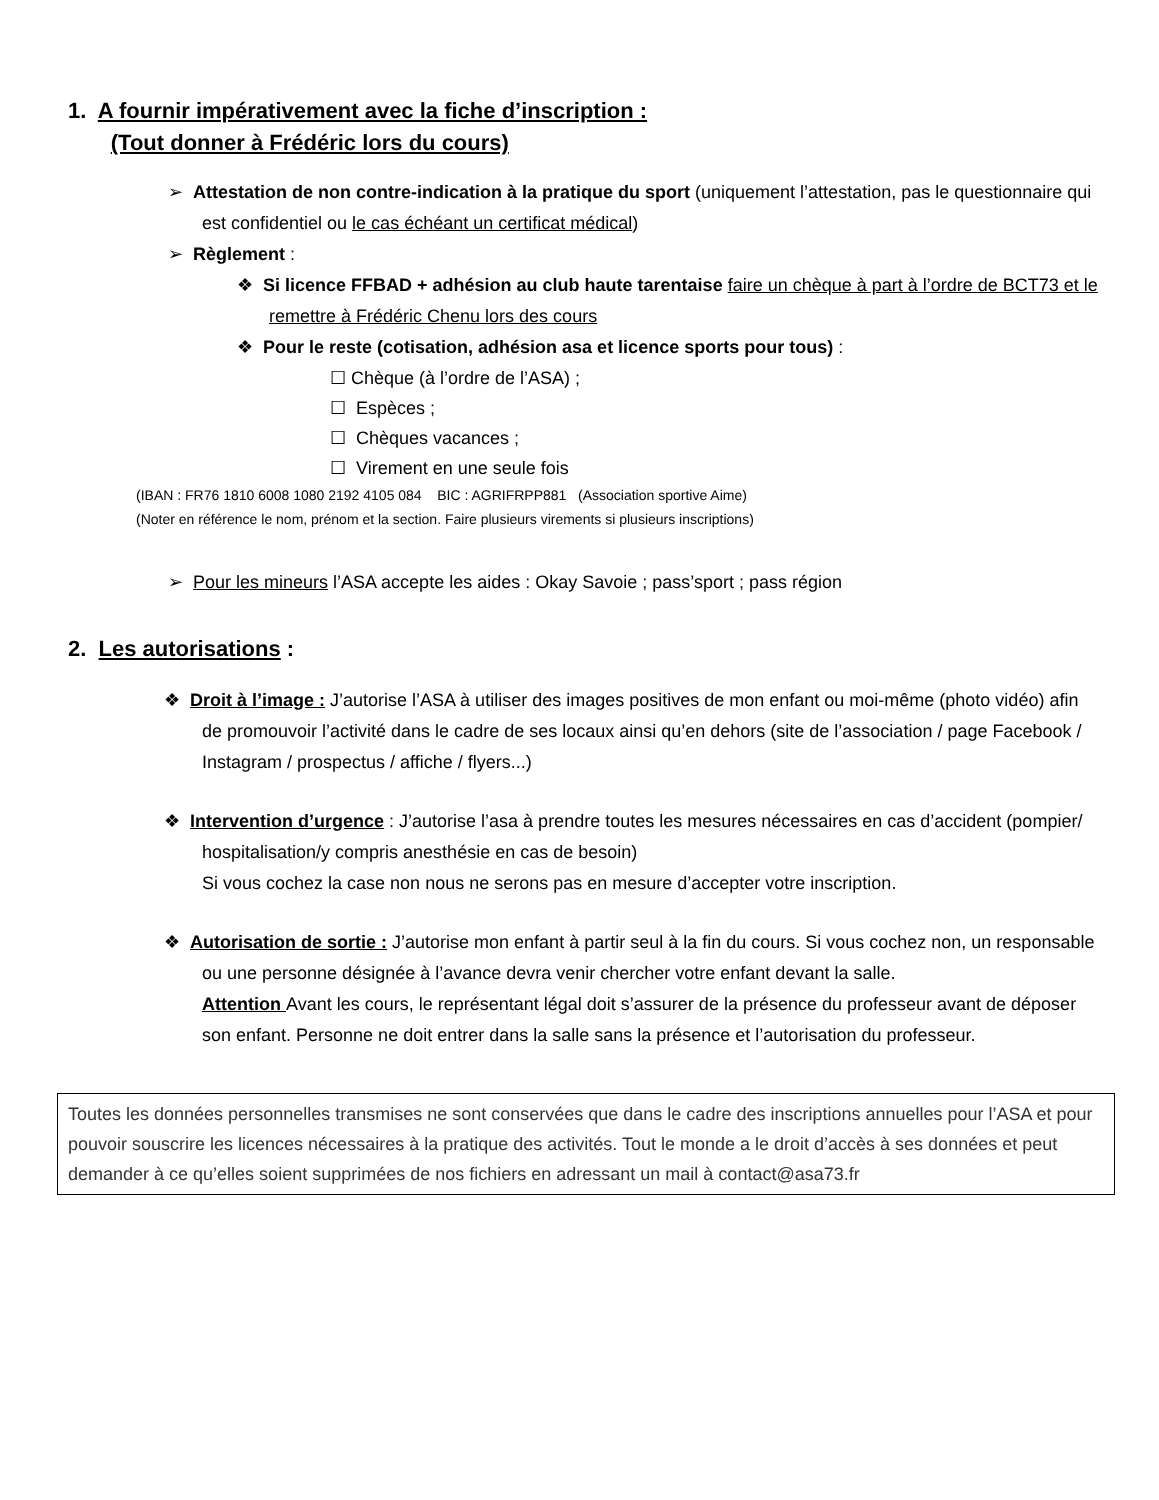1. A fournir impérativement avec la fiche d’inscription :
(Tout donner à Frédéric lors du cours)
➢ Attestation de non contre-indication à la pratique du sport (uniquement l’attestation, pas le questionnaire qui est confidentiel ou le cas échéant un certificat médical)
➢ Règlement :
❖ Si licence FFBAD + adhésion au club haute tarentaise faire un chèque à part à l’ordre de BCT73 et le remettre à Frédéric Chenu lors des cours
❖ Pour le reste (cotisation, adhésion asa et licence sports pour tous) :
☐ Chèque (à l’ordre de l’ASA) ;
☐ Espèces ;
☐ Chèques vacances ;
☐ Virement en une seule fois
(IBAN : FR76 1810 6008 1080 2192 4105 084 BIC : AGRIFRPP881 (Association sportive Aime)
(Noter en référence le nom, prénom et la section. Faire plusieurs virements si plusieurs inscriptions)
➢ Pour les mineurs l’ASA accepte les aides : Okay Savoie ; pass’sport ; pass région
2. Les autorisations :
❖ Droit à l’image : J’autorise l’ASA à utiliser des images positives de mon enfant ou moi-même (photo vidéo) afin de promouvoir l’activité dans le cadre de ses locaux ainsi qu’en dehors (site de l’association / page Facebook / Instagram / prospectus / affiche / flyers...)
❖ Intervention d’urgence : J’autorise l’asa à prendre toutes les mesures nécessaires en cas d’accident (pompier/ hospitalisation/y compris anesthésie en cas de besoin)
Si vous cochez la case non nous ne serons pas en mesure d’accepter votre inscription.
❖ Autorisation de sortie : J’autorise mon enfant à partir seul à la fin du cours. Si vous cochez non, un responsable ou une personne désignée à l’avance devra venir chercher votre enfant devant la salle.
Attention Avant les cours, le représentant légal doit s’assurer de la présence du professeur avant de déposer son enfant. Personne ne doit entrer dans la salle sans la présence et l’autorisation du professeur.
Toutes les données personnelles transmises ne sont conservées que dans le cadre des inscriptions annuelles pour l’ASA et pour pouvoir souscrire les licences nécessaires à la pratique des activités. Tout le monde a le droit d’accès à ses données et peut demander à ce qu’elles soient supprimées de nos fichiers en adressant un mail à contact@asa73.fr